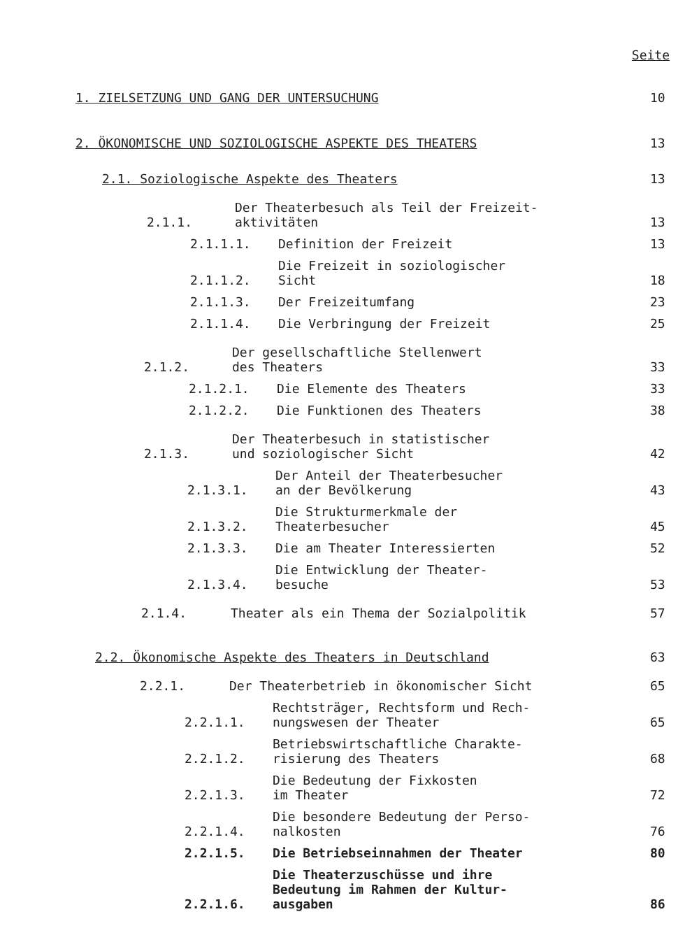Seite
1. ZIELSETZUNG UND GANG DER UNTERSUCHUNG 10
2. ÖKONOMISCHE UND SOZIOLOGISCHE ASPEKTE DES THEATERS 13
2.1. Soziologische Aspekte des Theaters 13
2.1.1. Der Theaterbesuch als Teil der Freizeit-
aktivitäten 13
2.1.1.1. Definition der Freizeit 13
2.1.1.2. Die Freizeit in soziologischer
Sicht 18
2.1.1.3. Der Freizeitumfang 23
2.1.1.4. Die Verbringung der Freizeit 25
2.1.2. Der gesellschaftliche Stellenwert
des Theaters 33
2.1.2.1. Die Elemente des Theaters 33
2.1.2.2. Die Funktionen des Theaters 38
2.1.3. Der Theaterbesuch in statistischer
und soziologischer Sicht 42
2.1.3.1. Der Anteil der Theaterbesucher
an der Bevölkerung 43
2.1.3.2. Die Strukturmerkmale der
Theaterbesucher 45
2.1.3.3. Die am Theater Interessierten 52
2.1.3.4. Die Entwicklung der Theater-
besuche 53
2.1.4. Theater als ein Thema der Sozialpolitik 57
2.2. Ökonomische Aspekte des Theaters in Deutschland 63
2.2.1. Der Theaterbetrieb in ökonomischer Sicht 65
2.2.1.1. Rechtsträger, Rechtsform und Rech-
nungswesen der Theater 65
2.2.1.2. Betriebswirtschaftliche Charakte-
risierung des Theaters 68
2.2.1.3. Die Bedeutung der Fixkosten
im Theater 72
2.2.1.4. Die besondere Bedeutung der Perso-
nalkosten 76
2.2.1.5. Die Betriebseinnahmen der Theater 80
2.2.1.6. Die Theaterzuschüsse und ihre
Bedeutung im Rahmen der Kultur-
ausgaben 86